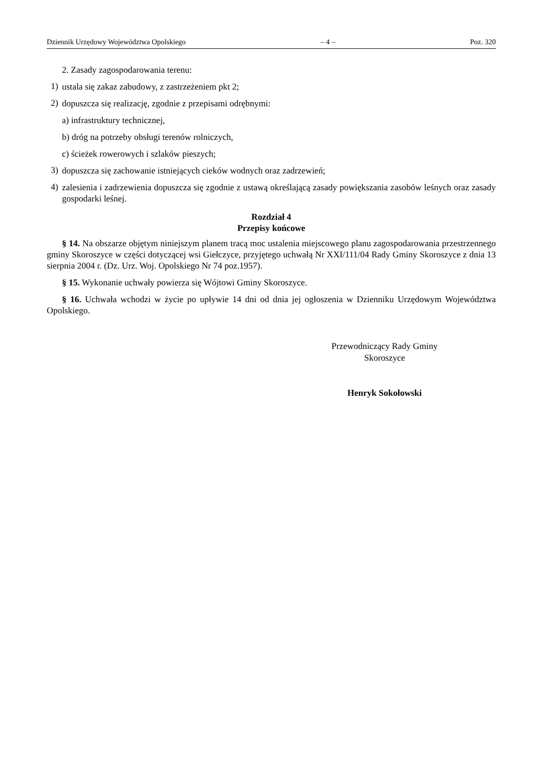Dziennik Urzędowy Województwa Opolskiego – 4 – Poz. 320
2. Zasady zagospodarowania terenu:
1)
ustala się zakaz zabudowy, z zastrzeżeniem pkt 2;
2)
dopuszcza się realizację, zgodnie z przepisami odrębnymi:
a) infrastruktury technicznej,
b) dróg na potrzeby obsługi terenów rolniczych,
c) ścieżek rowerowych i szlaków pieszych;
3)
dopuszcza się zachowanie istniejących cieków wodnych oraz zadrzewień;
4)
zalesienia i zadrzewienia dopuszcza się zgodnie z ustawą określającą zasady powiększania zasobów leśnych oraz zasady gospodarki leśnej.
Rozdział 4
Przepisy końcowe
§ 14. Na obszarze objętym niniejszym planem tracą moc ustalenia miejscowego planu zagospodarowania przestrzennego gminy Skoroszyce w części dotyczącej wsi Giełczyce, przyjętego uchwałą Nr XXI/111/04 Rady Gminy Skoroszyce z dnia 13 sierpnia 2004 r. (Dz. Urz. Woj. Opolskiego Nr 74 poz.1957).
§ 15. Wykonanie uchwały powierza się Wójtowi Gminy Skoroszyce.
§ 16. Uchwała wchodzi w życie po upływie 14 dni od dnia jej ogłoszenia w Dzienniku Urzędowym Województwa Opolskiego.
Przewodniczący Rady Gminy
Skoroszyce
Henryk Sokołowski